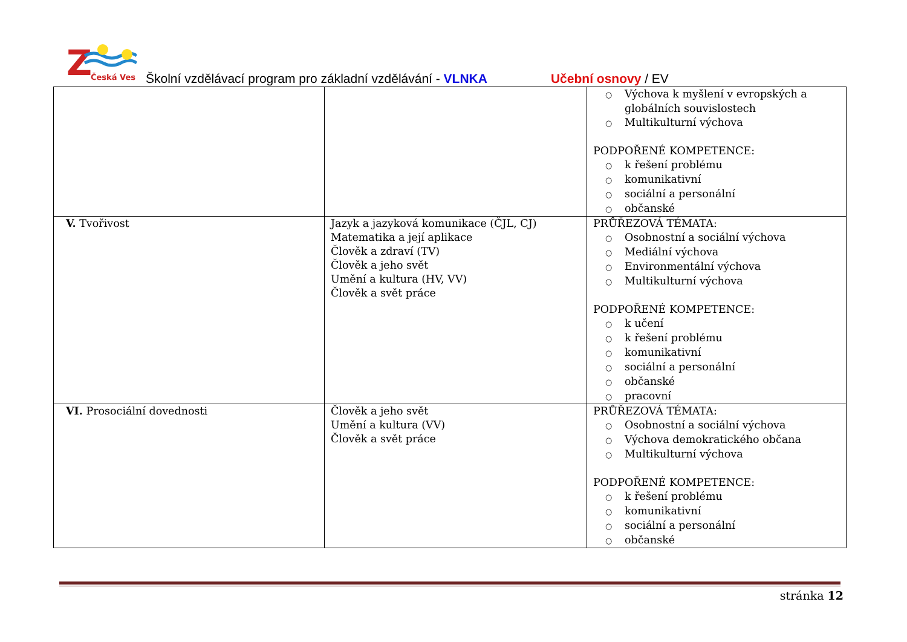Z
Česká Ves
Školní vzdělávací program pro základní vzdělávání - VLNKA Učební osnovy / EV
| | | ○ Výchova k myšlení v evropských a globálních souvislostech ○ Multikulturní výchova PODPOŘENÉ KOMPETENCE: ○ k řešení problému ○ komunikativní ○ sociální a personální ○ občanské |
| V. Tvořivost | Jazyk a jazyková komunikace (ČJL, CJ) Matematika a její aplikace Člověk a zdraví (TV) Člověk a jeho svět Umění a kultura (HV, VV) Člověk a svět práce | PRŮŘEZOVÁ TÉMATA: ○ Osobnostní a sociální výchova ○ Mediální výchova ○ Environmentální výchova ○ Multikulturní výchova PODPOŘENÉ KOMPETENCE: ○ k učení ○ k řešení problému ○ komunikativní ○ sociální a personální ○ občanské ○ pracovní |
| VI. Prosociální dovednosti | Člověk a jeho svět Umění a kultura (VV) Člověk a svět práce | PRŮŘEZOVÁ TÉMATA: ○ Osobnostní a sociální výchova ○ Výchova demokratického občana ○ Multikulturní výchova PODPOŘENÉ KOMPETENCE: ○ k řešení problému ○ komunikativní ○ sociální a personální ○ občanské |
stránka 12